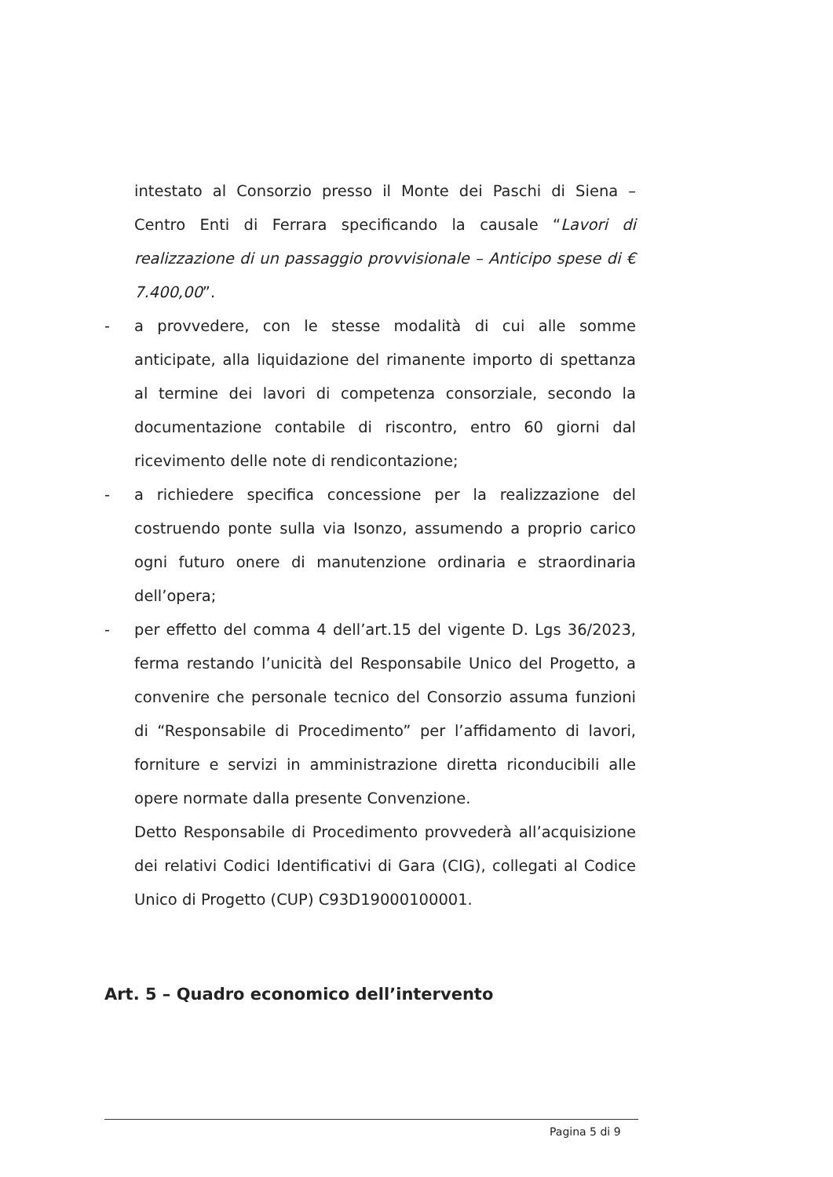intestato al Consorzio presso il Monte dei Paschi di Siena – Centro Enti di Ferrara specificando la causale “Lavori di realizzazione di un passaggio provvisionale – Anticipo spese di € 7.400,00”.
- a provvedere, con le stesse modalità di cui alle somme anticipate, alla liquidazione del rimanente importo di spettanza al termine dei lavori di competenza consorziale, secondo la documentazione contabile di riscontro, entro 60 giorni dal ricevimento delle note di rendicontazione;
- a richiedere specifica concessione per la realizzazione del costruendo ponte sulla via Isonzo, assumendo a proprio carico ogni futuro onere di manutenzione ordinaria e straordinaria dell’opera;
- per effetto del comma 4 dell’art.15 del vigente D. Lgs 36/2023, ferma restando l’unicità del Responsabile Unico del Progetto, a convenire che personale tecnico del Consorzio assuma funzioni di “Responsabile di Procedimento” per l’affidamento di lavori, forniture e servizi in amministrazione diretta riconducibili alle opere normate dalla presente Convenzione.
Detto Responsabile di Procedimento provvederà all’acquisizione dei relativi Codici Identificativi di Gara (CIG), collegati al Codice Unico di Progetto (CUP) C93D19000100001.
Art. 5 – Quadro economico dell’intervento
Pagina 5 di 9